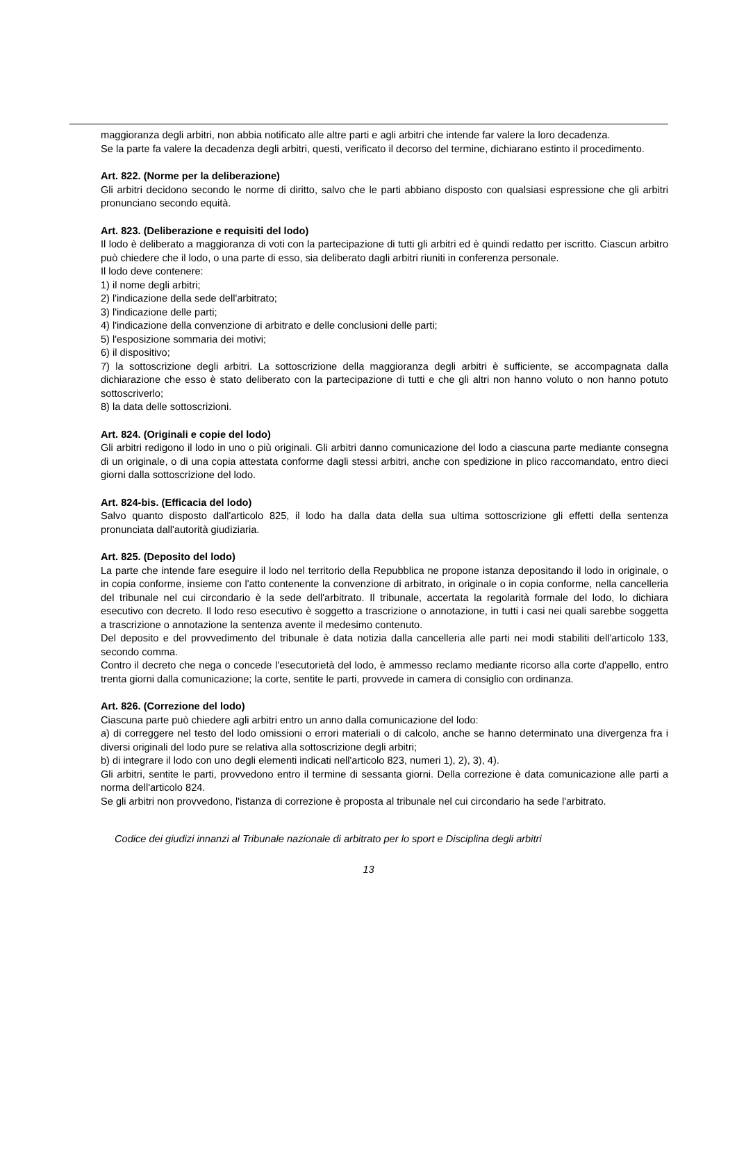maggioranza degli arbitri, non abbia notificato alle altre parti e agli arbitri che intende far valere la loro decadenza.
Se la parte fa valere la decadenza degli arbitri, questi, verificato il decorso del termine, dichiarano estinto il procedimento.
Art. 822. (Norme per la deliberazione)
Gli arbitri decidono secondo le norme di diritto, salvo che le parti abbiano disposto con qualsiasi espressione che gli arbitri pronunciano secondo equità.
Art. 823. (Deliberazione e requisiti del lodo)
Il lodo è deliberato a maggioranza di voti con la partecipazione di tutti gli arbitri ed è quindi redatto per iscritto. Ciascun arbitro può chiedere che il lodo, o una parte di esso, sia deliberato dagli arbitri riuniti in conferenza personale.
Il lodo deve contenere:
1) il nome degli arbitri;
2) l'indicazione della sede dell'arbitrato;
3) l'indicazione delle parti;
4) l'indicazione della convenzione di arbitrato e delle conclusioni delle parti;
5) l'esposizione sommaria dei motivi;
6) il dispositivo;
7) la sottoscrizione degli arbitri. La sottoscrizione della maggioranza degli arbitri è sufficiente, se accompagnata dalla dichiarazione che esso è stato deliberato con la partecipazione di tutti e che gli altri non hanno voluto o non hanno potuto sottoscriverlo;
8) la data delle sottoscrizioni.
Art. 824. (Originali e copie del lodo)
Gli arbitri redigono il lodo in uno o più originali. Gli arbitri danno comunicazione del lodo a ciascuna parte mediante consegna di un originale, o di una copia attestata conforme dagli stessi arbitri, anche con spedizione in plico raccomandato, entro dieci giorni dalla sottoscrizione del lodo.
Art. 824-bis. (Efficacia del lodo)
Salvo quanto disposto dall'articolo 825, il lodo ha dalla data della sua ultima sottoscrizione gli effetti della sentenza pronunciata dall'autorità giudiziaria.
Art. 825. (Deposito del lodo)
La parte che intende fare eseguire il lodo nel territorio della Repubblica ne propone istanza depositando il lodo in originale, o in copia conforme, insieme con l'atto contenente la convenzione di arbitrato, in originale o in copia conforme, nella cancelleria del tribunale nel cui circondario è la sede dell'arbitrato. Il tribunale, accertata la regolarità formale del lodo, lo dichiara esecutivo con decreto. Il lodo reso esecutivo è soggetto a trascrizione o annotazione, in tutti i casi nei quali sarebbe soggetta a trascrizione o annotazione la sentenza avente il medesimo contenuto.
Del deposito e del provvedimento del tribunale è data notizia dalla cancelleria alle parti nei modi stabiliti dell'articolo 133, secondo comma.
Contro il decreto che nega o concede l'esecutorietà del lodo, è ammesso reclamo mediante ricorso alla corte d'appello, entro trenta giorni dalla comunicazione; la corte, sentite le parti, provvede in camera di consiglio con ordinanza.
Art. 826. (Correzione del lodo)
Ciascuna parte può chiedere agli arbitri entro un anno dalla comunicazione del lodo:
a) di correggere nel testo del lodo omissioni o errori materiali o di calcolo, anche se hanno determinato una divergenza fra i diversi originali del lodo pure se relativa alla sottoscrizione degli arbitri;
b) di integrare il lodo con uno degli elementi indicati nell'articolo 823, numeri 1), 2), 3), 4).
Gli arbitri, sentite le parti, provvedono entro il termine di sessanta giorni. Della correzione è data comunicazione alle parti a norma dell'articolo 824.
Se gli arbitri non provvedono, l'istanza di correzione è proposta al tribunale nel cui circondario ha sede l'arbitrato.
Codice dei giudizi innanzi al Tribunale nazionale di arbitrato per lo sport e Disciplina degli arbitri
13